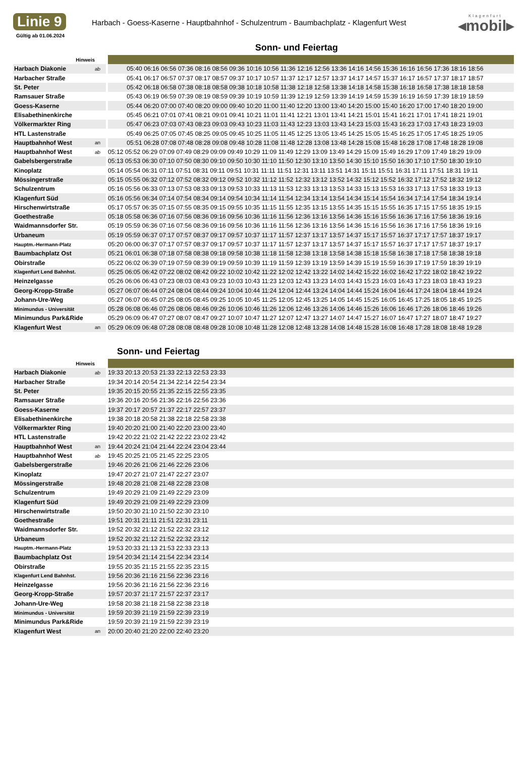Linie 9
Gültig ab 01.06.2024
Harbach - Goess-Kaserne - Hauptbahnhof - Schulzentrum - Baumbachplatz - Klagenfurt West
Klagenfurt
◂mobil▸
Sonn- und Feiertag
| Hinweis | | | |
| Harbach Diakonie | ab | | 05:40 06:16 06:56 07:36 08:16 08:56 09:36 10:16 10:56 11:36 12:16 12:56 13:36 14:16 14:56 15:36 16:16 16:56 17:36 18:16 18:56 |
| Harbacher Straße | | | 05:41 06:17 06:57 07:37 08:17 08:57 09:37 10:17 10:57 11:37 12:17 12:57 13:37 14:17 14:57 15:37 16:17 16:57 17:37 18:17 18:57 |
| St. Peter | | | 05:42 06:18 06:58 07:38 08:18 08:58 09:38 10:18 10:58 11:38 12:18 12:58 13:38 14:18 14:58 15:38 16:18 16:58 17:38 18:18 18:58 |
| Ramsauer Straße | | | 05:43 06:19 06:59 07:39 08:19 08:59 09:39 10:19 10:59 11:39 12:19 12:59 13:39 14:19 14:59 15:39 16:19 16:59 17:39 18:19 18:59 |
| Goess-Kaserne | | | 05:44 06:20 07:00 07:40 08:20 09:00 09:40 10:20 11:00 11:40 12:20 13:00 13:40 14:20 15:00 15:40 16:20 17:00 17:40 18:20 19:00 |
| Elisabethinenkirche | | | 05:45 06:21 07:01 07:41 08:21 09:01 09:41 10:21 11:01 11:41 12:21 13:01 13:41 14:21 15:01 15:41 16:21 17:01 17:41 18:21 19:01 |
| Völkermarkter Ring | | | 05:47 06:23 07:03 07:43 08:23 09:03 09:43 10:23 11:03 11:43 12:23 13:03 13:43 14:23 15:03 15:43 16:23 17:03 17:43 18:23 19:03 |
| HTL Lastenstraße | | | 05:49 06:25 07:05 07:45 08:25 09:05 09:45 10:25 11:05 11:45 12:25 13:05 13:45 14:25 15:05 15:45 16:25 17:05 17:45 18:25 19:05 |
| Hauptbahnhof West | an | | 05:51 06:28 07:08 07:48 08:28 09:08 09:48 10:28 11:08 11:48 12:28 13:08 13:48 14:28 15:08 15:48 16:28 17:08 17:48 18:28 19:08 |
| Hauptbahnhof West | ab | | 05:12 05:52 06:29 07:09 07:49 08:29 09:09 09:49 10:29 11:09 11:49 12:29 13:09 13:49 14:29 15:09 15:49 16:29 17:09 17:49 18:29 19:09 |
| Gabelsbergerstraße | | | 05:13 05:53 06:30 07:10 07:50 08:30 09:10 09:50 10:30 11:10 11:50 12:30 13:10 13:50 14:30 15:10 15:50 16:30 17:10 17:50 18:30 19:10 |
| Kinoplatz | | | 05:14 05:54 06:31 07:11 07:51 08:31 09:11 09:51 10:31 11:11 11:51 12:31 13:11 13:51 14:31 15:11 15:51 16:31 17:11 17:51 18:31 19:11 |
| Mössingerstraße | | | 05:15 05:55 06:32 07:12 07:52 08:32 09:12 09:52 10:32 11:12 11:52 12:32 13:12 13:52 14:32 15:12 15:52 16:32 17:12 17:52 18:32 19:12 |
| Schulzentrum | | | 05:16 05:56 06:33 07:13 07:53 08:33 09:13 09:53 10:33 11:13 11:53 12:33 13:13 13:53 14:33 15:13 15:53 16:33 17:13 17:53 18:33 19:13 |
| Klagenfurt Süd | | | 05:16 05:56 06:34 07:14 07:54 08:34 09:14 09:54 10:34 11:14 11:54 12:34 13:14 13:54 14:34 15:14 15:54 16:34 17:14 17:54 18:34 19:14 |
| Hirschenwirtstraße | | | 05:17 05:57 06:35 07:15 07:55 08:35 09:15 09:55 10:35 11:15 11:55 12:35 13:15 13:55 14:35 15:15 15:55 16:35 17:15 17:55 18:35 19:15 |
| Goethestraße | | | 05:18 05:58 06:36 07:16 07:56 08:36 09:16 09:56 10:36 11:16 11:56 12:36 13:16 13:56 14:36 15:16 15:56 16:36 17:16 17:56 18:36 19:16 |
| Waidmannsdorfer Str. | | | 05:19 05:59 06:36 07:16 07:56 08:36 09:16 09:56 10:36 11:16 11:56 12:36 13:16 13:56 14:36 15:16 15:56 16:36 17:16 17:56 18:36 19:16 |
| Urbaneum | | | 05:19 05:59 06:37 07:17 07:57 08:37 09:17 09:57 10:37 11:17 11:57 12:37 13:17 13:57 14:37 15:17 15:57 16:37 17:17 17:57 18:37 19:17 |
| Hauptm.-Hermann-Platz | | | 05:20 06:00 06:37 07:17 07:57 08:37 09:17 09:57 10:37 11:17 11:57 12:37 13:17 13:57 14:37 15:17 15:57 16:37 17:17 17:57 18:37 19:17 |
| Baumbachplatz Ost | | | 05:21 06:01 06:38 07:18 07:58 08:38 09:18 09:58 10:38 11:18 11:58 12:38 13:18 13:58 14:38 15:18 15:58 16:38 17:18 17:58 18:38 19:18 |
| Obirstraße | | | 05:22 06:02 06:39 07:19 07:59 08:39 09:19 09:59 10:39 11:19 11:59 12:39 13:19 13:59 14:39 15:19 15:59 16:39 17:19 17:59 18:39 19:19 |
| Klagenfurt Lend Bahnhst. | | | 05:25 06:05 06:42 07:22 08:02 08:42 09:22 10:02 10:42 11:22 12:02 12:42 13:22 14:02 14:42 15:22 16:02 16:42 17:22 18:02 18:42 19:22 |
| Heinzelgasse | | | 05:26 06:06 06:43 07:23 08:03 08:43 09:23 10:03 10:43 11:23 12:03 12:43 13:23 14:03 14:43 15:23 16:03 16:43 17:23 18:03 18:43 19:23 |
| Georg-Kropp-Straße | | | 05:27 06:07 06:44 07:24 08:04 08:44 09:24 10:04 10:44 11:24 12:04 12:44 13:24 14:04 14:44 15:24 16:04 16:44 17:24 18:04 18:44 19:24 |
| Johann-Ure-Weg | | | 05:27 06:07 06:45 07:25 08:05 08:45 09:25 10:05 10:45 11:25 12:05 12:45 13:25 14:05 14:45 15:25 16:05 16:45 17:25 18:05 18:45 19:25 |
| Minimundus - Universität | | | 05:28 06:08 06:46 07:26 08:06 08:46 09:26 10:06 10:46 11:26 12:06 12:46 13:26 14:06 14:46 15:26 16:06 16:46 17:26 18:06 18:46 19:26 |
| Minimundus Park&Ride | | | 05:29 06:09 06:47 07:27 08:07 08:47 09:27 10:07 10:47 11:27 12:07 12:47 13:27 14:07 14:47 15:27 16:07 16:47 17:27 18:07 18:47 19:27 |
| Klagenfurt West | an | | 05:29 06:09 06:48 07:28 08:08 08:48 09:28 10:08 10:48 11:28 12:08 12:48 13:28 14:08 14:48 15:28 16:08 16:48 17:28 18:08 18:48 19:28 |
Sonn- und Feiertag
| Hinweis | | | |
| Harbach Diakonie | ab | | 19:33 20:13 20:53 21:33 22:13 22:53 23:33 |
| Harbacher Straße | | | 19:34 20:14 20:54 21:34 22:14 22:54 23:34 |
| St. Peter | | | 19:35 20:15 20:55 21:35 22:15 22:55 23:35 |
| Ramsauer Straße | | | 19:36 20:16 20:56 21:36 22:16 22:56 23:36 |
| Goess-Kaserne | | | 19:37 20:17 20:57 21:37 22:17 22:57 23:37 |
| Elisabethinenkirche | | | 19:38 20:18 20:58 21:38 22:18 22:58 23:38 |
| Völkermarkter Ring | | | 19:40 20:20 21:00 21:40 22:20 23:00 23:40 |
| HTL Lastenstraße | | | 19:42 20:22 21:02 21:42 22:22 23:02 23:42 |
| Hauptbahnhof West | an | | 19:44 20:24 21:04 21:44 22:24 23:04 23:44 |
| Hauptbahnhof West | ab | | 19:45 20:25 21:05 21:45 22:25 23:05 |
| Gabelsbergerstraße | | | 19:46 20:26 21:06 21:46 22:26 23:06 |
| Kinoplatz | | | 19:47 20:27 21:07 21:47 22:27 23:07 |
| Mössingerstraße | | | 19:48 20:28 21:08 21:48 22:28 23:08 |
| Schulzentrum | | | 19:49 20:29 21:09 21:49 22:29 23:09 |
| Klagenfurt Süd | | | 19:49 20:29 21:09 21:49 22:29 23:09 |
| Hirschenwirtstraße | | | 19:50 20:30 21:10 21:50 22:30 23:10 |
| Goethestraße | | | 19:51 20:31 21:11 21:51 22:31 23:11 |
| Waidmannsdorfer Str. | | | 19:52 20:32 21:12 21:52 22:32 23:12 |
| Urbaneum | | | 19:52 20:32 21:12 21:52 22:32 23:12 |
| Hauptm.-Hermann-Platz | | | 19:53 20:33 21:13 21:53 22:33 23:13 |
| Baumbachplatz Ost | | | 19:54 20:34 21:14 21:54 22:34 23:14 |
| Obirstraße | | | 19:55 20:35 21:15 21:55 22:35 23:15 |
| Klagenfurt Lend Bahnhst. | | | 19:56 20:36 21:16 21:56 22:36 23:16 |
| Heinzelgasse | | | 19:56 20:36 21:16 21:56 22:36 23:16 |
| Georg-Kropp-Straße | | | 19:57 20:37 21:17 21:57 22:37 23:17 |
| Johann-Ure-Weg | | | 19:58 20:38 21:18 21:58 22:38 23:18 |
| Minimundus - Universität | | | 19:59 20:39 21:19 21:59 22:39 23:19 |
| Minimundus Park&Ride | | | 19:59 20:39 21:19 21:59 22:39 23:19 |
| Klagenfurt West | an | | 20:00 20:40 21:20 22:00 22:40 23:20 |